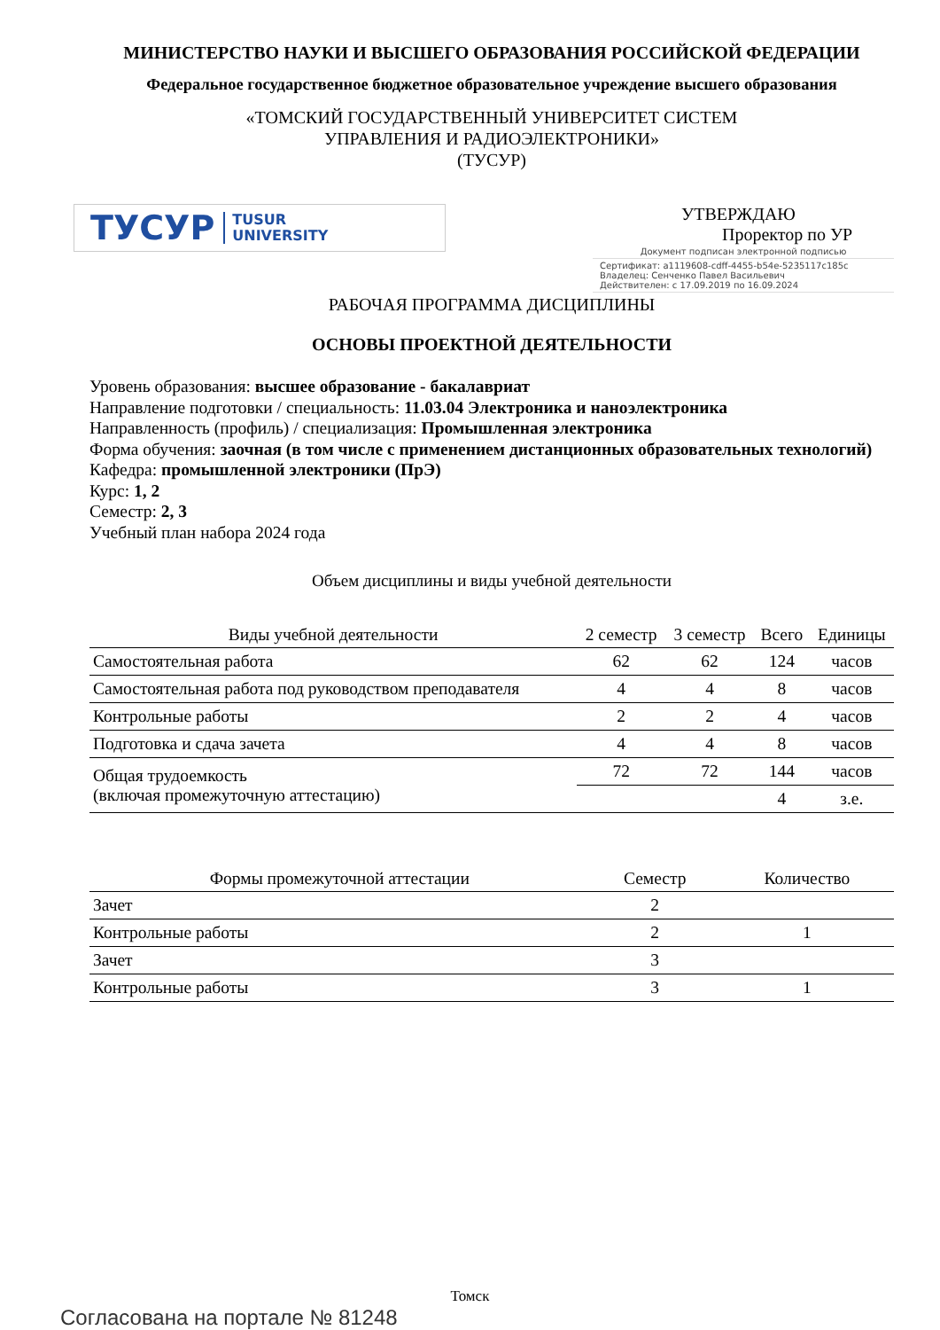МИНИСТЕРСТВО НАУКИ И ВЫСШЕГО ОБРАЗОВАНИЯ РОССИЙСКОЙ ФЕДЕРАЦИИ
Федеральное государственное бюджетное образовательное учреждение высшего образования
«ТОМСКИЙ ГОСУДАРСТВЕННЫЙ УНИВЕРСИТЕТ СИСТЕМ
УПРАВЛЕНИЯ И РАДИОЭЛЕКТРОНИКИ»
(ТУСУР)
ТУСУР TUSUR
UNIVERSITY
УТВЕРЖДАЮ
Проректор по УР
Документ подписан электронной подписью
Сертификат: a1119608-cdff-4455-b54e-5235117c185c
Владелец: Сенченко Павел Васильевич
Действителен: с 17.09.2019 по 16.09.2024
РАБОЧАЯ ПРОГРАММА ДИСЦИПЛИНЫ
ОСНОВЫ ПРОЕКТНОЙ ДЕЯТЕЛЬНОСТИ
Уровень образования: высшее образование - бакалавриат
Направление подготовки / специальность: 11.03.04 Электроника и наноэлектроника
Направленность (профиль) / специализация: Промышленная электроника
Форма обучения: заочная (в том числе с применением дистанционных образовательных технологий)
Кафедра: промышленной электроники (ПрЭ)
Курс: 1, 2
Семестр: 2, 3
Учебный план набора 2024 года
Объем дисциплины и виды учебной деятельности
| Виды учебной деятельности | 2 семестр | 3 семестр | Всего | Единицы |
| --- | --- | --- | --- | --- |
| Самостоятельная работа | 62 | 62 | 124 | часов |
| Самостоятельная работа под руководством преподавателя | 4 | 4 | 8 | часов |
| Контрольные работы | 2 | 2 | 4 | часов |
| Подготовка и сдача зачета | 4 | 4 | 8 | часов |
| Общая трудоемкость (включая промежуточную аттестацию) | 72 | 72 | 144 | часов |
| | | | 4 | з.е. |
| Формы промежуточной аттестации | Семестр | Количество |
| --- | --- | --- |
| Зачет | 2 | |
| Контрольные работы | 2 | 1 |
| Зачет | 3 | |
| Контрольные работы | 3 | 1 |
Томск
Согласована на портале № 81248